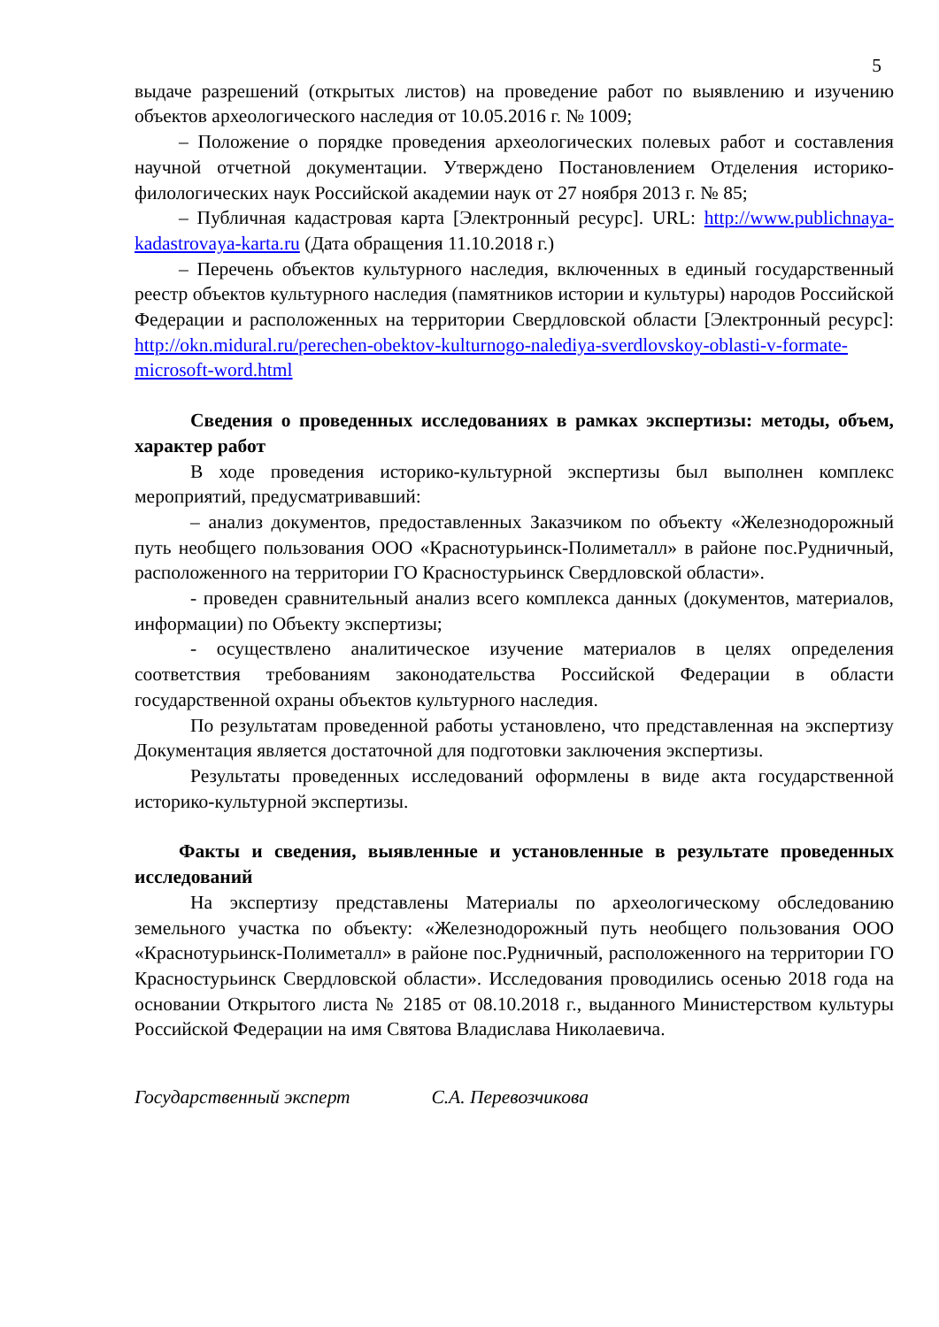5
выдаче разрешений (открытых листов) на проведение работ по выявлению и изучению объектов археологического наследия от 10.05.2016 г. № 1009;
– Положение о порядке проведения археологических полевых работ и составления научной отчетной документации. Утверждено Постановлением Отделения историко-филологических наук Российской академии наук от 27 ноября 2013 г. № 85;
– Публичная кадастровая карта [Электронный ресурс]. URL: http://www.publichnaya-kadastrovaya-karta.ru (Дата обращения 11.10.2018 г.)
– Перечень объектов культурного наследия, включенных в единый государственный реестр объектов культурного наследия (памятников истории и культуры) народов Российской Федерации и расположенных на территории Свердловской области [Электронный ресурс]: http://okn.midural.ru/perechen-obektov-kulturnogo-nalediya-sverdlovskoy-oblasti-v-formate-microsoft-word.html
Сведения о проведенных исследованиях в рамках экспертизы: методы, объем, характер работ
В ходе проведения историко-культурной экспертизы был выполнен комплекс мероприятий, предусматривавший:
– анализ документов, предоставленных Заказчиком по объекту «Железнодорожный путь необщего пользования ООО «Краснотурьинск-Полиметалл» в районе пос.Рудничный, расположенного на территории ГО Красностурьинск Свердловской области».
- проведен сравнительный анализ всего комплекса данных (документов, материалов, информации) по Объекту экспертизы;
- осуществлено аналитическое изучение материалов в целях определения соответствия требованиям законодательства Российской Федерации в области государственной охраны объектов культурного наследия.
По результатам проведенной работы установлено, что представленная на экспертизу Документация является достаточной для подготовки заключения экспертизы.
Результаты проведенных исследований оформлены в виде акта государственной историко-культурной экспертизы.
Факты и сведения, выявленные и установленные в результате проведенных исследований
На экспертизу представлены Материалы по археологическому обследованию земельного участка по объекту: «Железнодорожный путь необщего пользования ООО «Краснотурьинск-Полиметалл» в районе пос.Рудничный, расположенного на территории ГО Красностурьинск Свердловской области». Исследования проводились осенью 2018 года на основании Открытого листа № 2185 от 08.10.2018 г., выданного Министерством культуры Российской Федерации на имя Святова Владислава Николаевича.
Государственный эксперт С.А. Перевозчикова